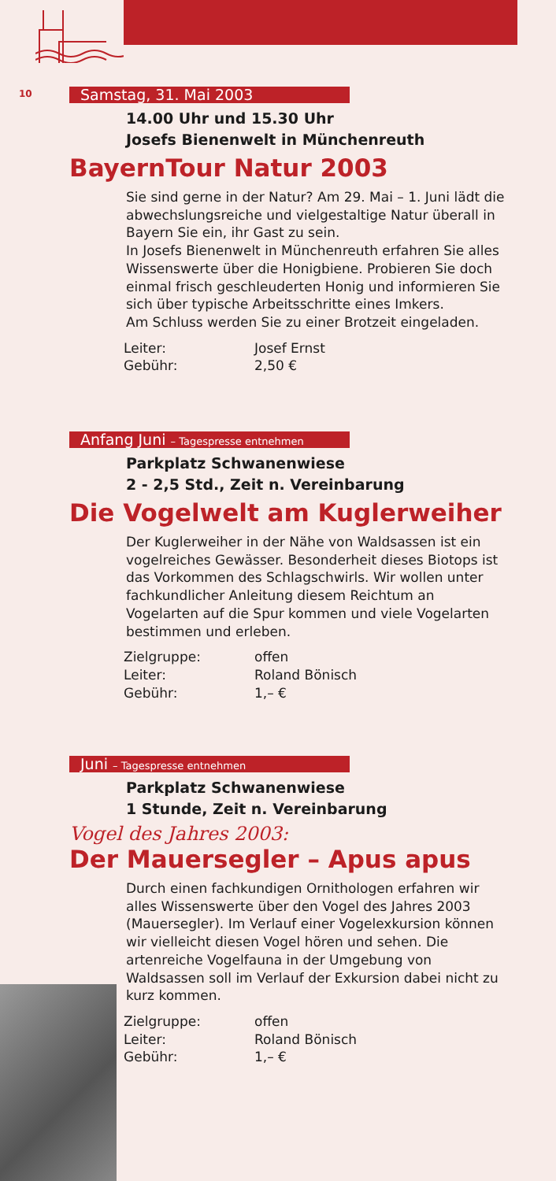10
Samstag, 31. Mai 2003
14.00 Uhr und 15.30 Uhr
Josefs Bienenwelt in Münchenreuth
BayernTour Natur 2003
Sie sind gerne in der Natur? Am 29. Mai – 1. Juni lädt die abwechslungsreiche und vielgestaltige Natur überall in Bayern Sie ein, ihr Gast zu sein.
In Josefs Bienenwelt in Münchenreuth erfahren Sie alles Wissenswerte über die Honigbiene. Probieren Sie doch einmal frisch geschleuderten Honig und informieren Sie sich über typische Arbeitsschritte eines Imkers.
Am Schluss werden Sie zu einer Brotzeit eingeladen.
| Leiter: | Josef Ernst |
| Gebühr: | 2,50 € |
Anfang Juni – Tagespresse entnehmen
Parkplatz Schwanenwiese
2 - 2,5 Std., Zeit n. Vereinbarung
Die Vogelwelt am Kuglerweiher
Der Kuglerweiher in der Nähe von Waldsassen ist ein vogelreiches Gewässer. Besonderheit dieses Biotops ist das Vorkommen des Schlagschwirls. Wir wollen unter fachkundlicher Anleitung diesem Reichtum an Vogelarten auf die Spur kommen und viele Vogelarten bestimmen und erleben.
| Zielgruppe: | offen |
| Leiter: | Roland Bönisch |
| Gebühr: | 1,– € |
Juni – Tagespresse entnehmen
Parkplatz Schwanenwiese
1 Stunde, Zeit n. Vereinbarung
Vogel des Jahres 2003:
Der Mauersegler – Apus apus
Durch einen fachkundigen Ornithologen erfahren wir alles Wissenswerte über den Vogel des Jahres 2003 (Mauersegler). Im Verlauf einer Vogelexkursion können wir vielleicht diesen Vogel hören und sehen. Die artenreiche Vogelfauna in der Umgebung von Waldsassen soll im Verlauf der Exkursion dabei nicht zu kurz kommen.
| Zielgruppe: | offen |
| Leiter: | Roland Bönisch |
| Gebühr: | 1,– € |